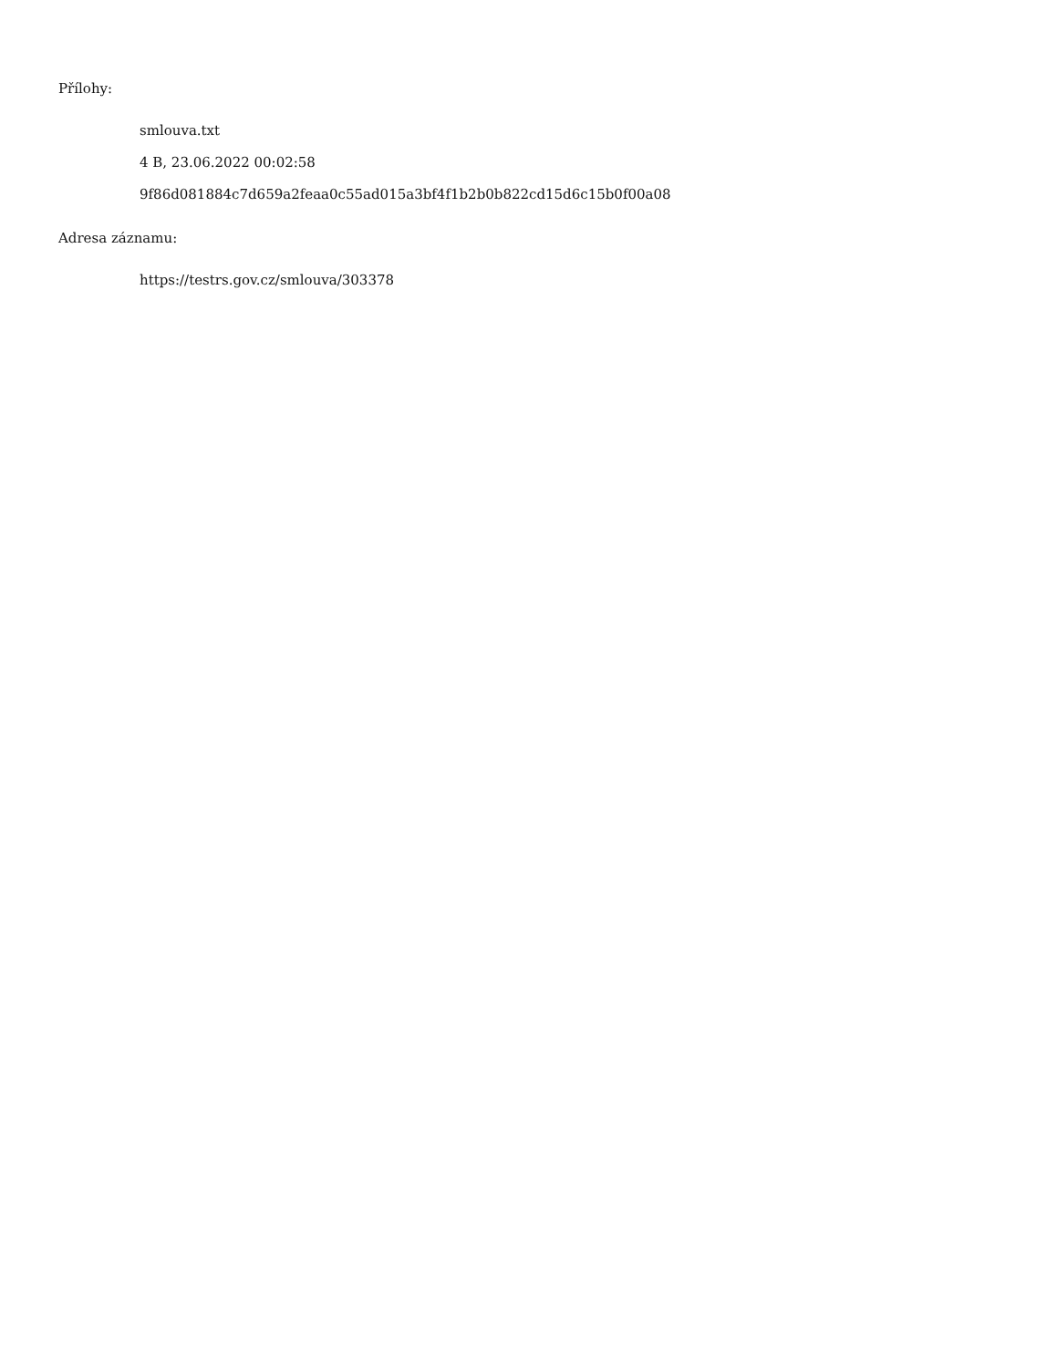Přílohy:
smlouva.txt
4 B, 23.06.2022 00:02:58
9f86d081884c7d659a2feaa0c55ad015a3bf4f1b2b0b822cd15d6c15b0f00a08
Adresa záznamu:
https://testrs.gov.cz/smlouva/303378